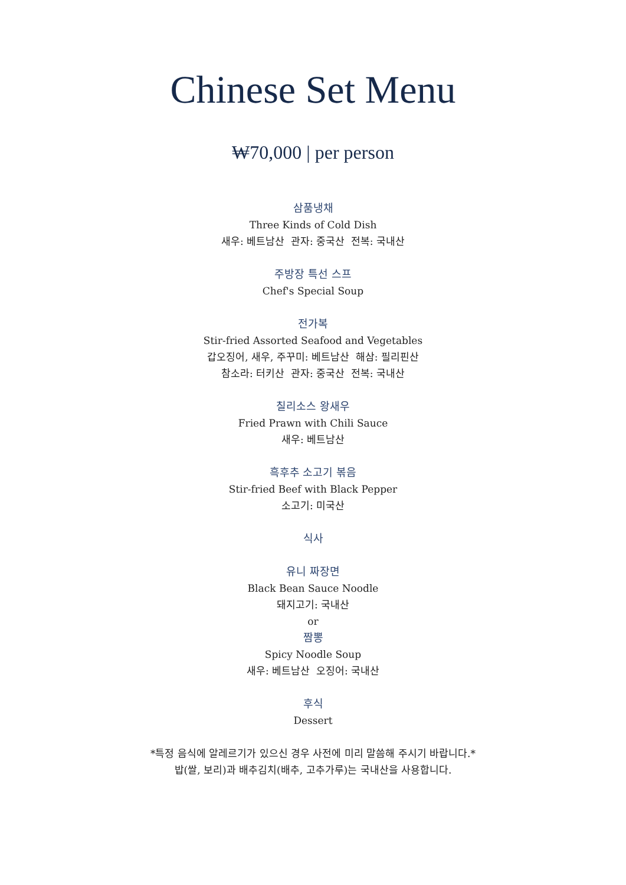Chinese Set Menu
₩70,000 | per person
삼품냉채
Three Kinds of Cold Dish
새우: 베트남산 관자: 중국산 전복: 국내산
주방장 특선 스프
Chef's Special Soup
전가복
Stir-fried Assorted Seafood and Vegetables
갑오징어, 새우, 주꾸미: 베트남산 해삼: 필리핀산
참소라: 터키산 관자: 중국산 전복: 국내산
칠리소스 왕새우
Fried Prawn with Chili Sauce
새우: 베트남산
흑후추 소고기 볶음
Stir-fried Beef with Black Pepper
소고기: 미국산
식사
유니 짜장면
Black Bean Sauce Noodle
돼지고기: 국내산
or
짬뽕
Spicy Noodle Soup
새우: 베트남산 오징어: 국내산
후식
Dessert
*특정 음식에 알레르기가 있으신 경우 사전에 미리 말씀해 주시기 바랍니다.*
밥(쌀, 보리)과 배추김치(배추, 고추가루)는 국내산을 사용합니다.